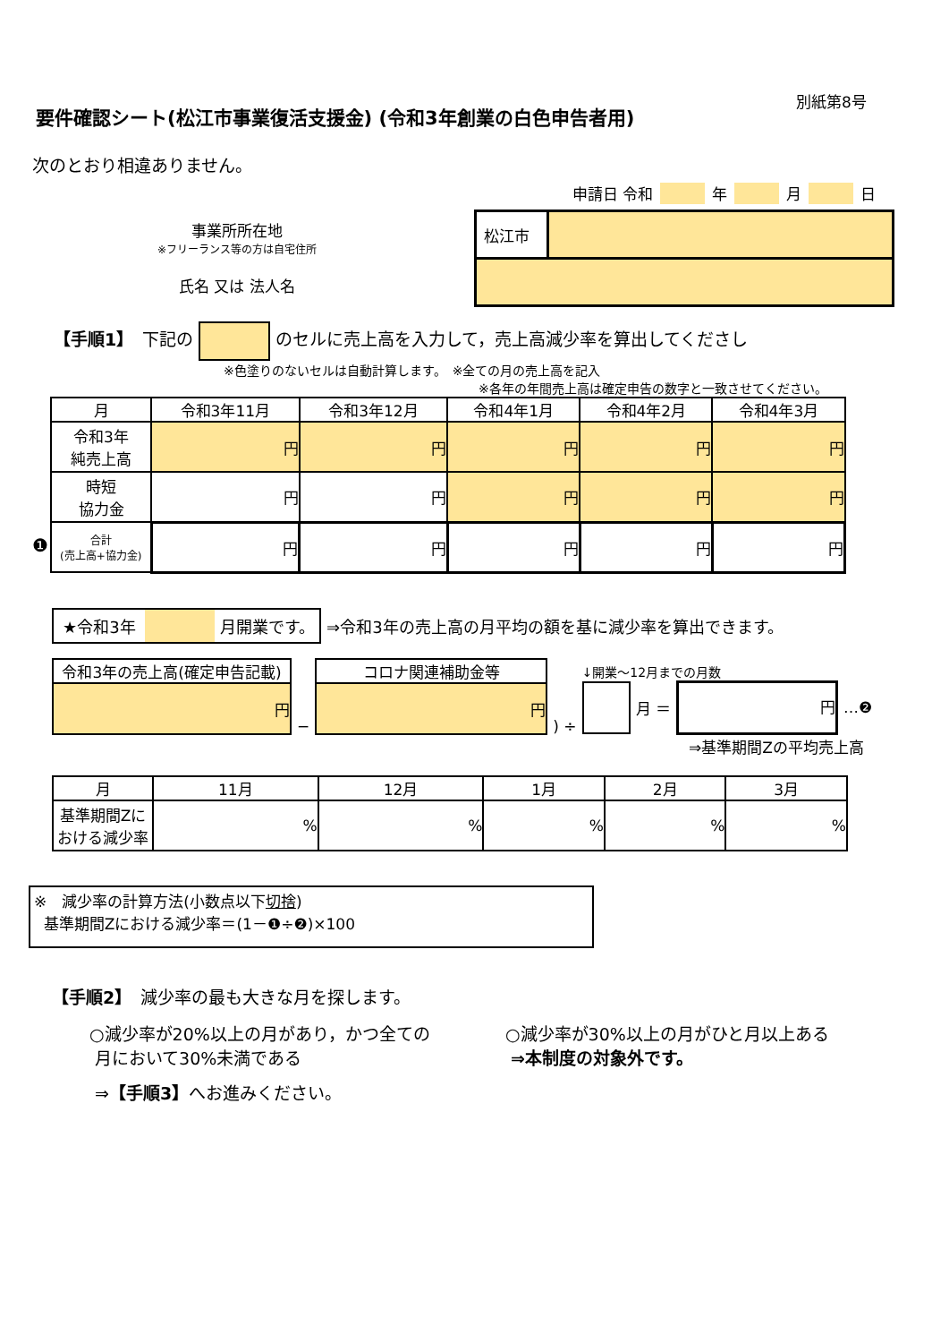別紙第8号
要件確認シート(松江市事業復活支援金) (令和3年創業の白色申告者用)
次のとおり相違ありません。
申請日 令和 年 月 日
事業所所在地
※フリーランス等の方は自宅住所
氏名 又は 法人名
| 松江市 | |
【手順1】　下記の のセルに売上高を入力して，売上高減少率を算出してくださし
※色塗りのないセルは自動計算します。　※全ての月の売上高を記入
※各年の年間売上高は確定申告の数字と一致させてください。
❶
| 月 | 令和3年11月 | 令和3年12月 | 令和4年1月 | 令和4年2月 | 令和4年3月 |
| --- | --- | --- | --- | --- | --- |
| 令和3年 純売上高 | 円 | 円 | 円 | 円 | 円 |
| 時短 協力金 | 円 | 円 | 円 | 円 | 円 |
| 合計 (売上高+協力金) | 円 | 円 | 円 | 円 | 円 |
★令和3年 月開業です。 ⇒令和3年の売上高の月平均の額を基に減少率を算出できます。
| 令和3年の売上高(確定申告記載) |
| 円 |
−
| コロナ関連補助金等 |
| 円 |
) ÷
↓開業～12月までの月数
月 ＝ 円 …❷
⇒基準期間Zの平均売上高
| 月 | 11月 | 12月 | 1月 | 2月 | 3月 |
| --- | --- | --- | --- | --- | --- |
| 基準期間Zに おける減少率 | % | % | % | % | % |
※　減少率の計算方法(小数点以下切捨)
基準期間Zにおける減少率＝(1－❶÷❷)×100
【手順2】　減少率の最も大きな月を探します。
○減少率が20%以上の月があり，かつ全ての
月において30%未満である
⇒【手順3】へお進みください。
○減少率が30%以上の月がひと月以上ある
⇒本制度の対象外です。